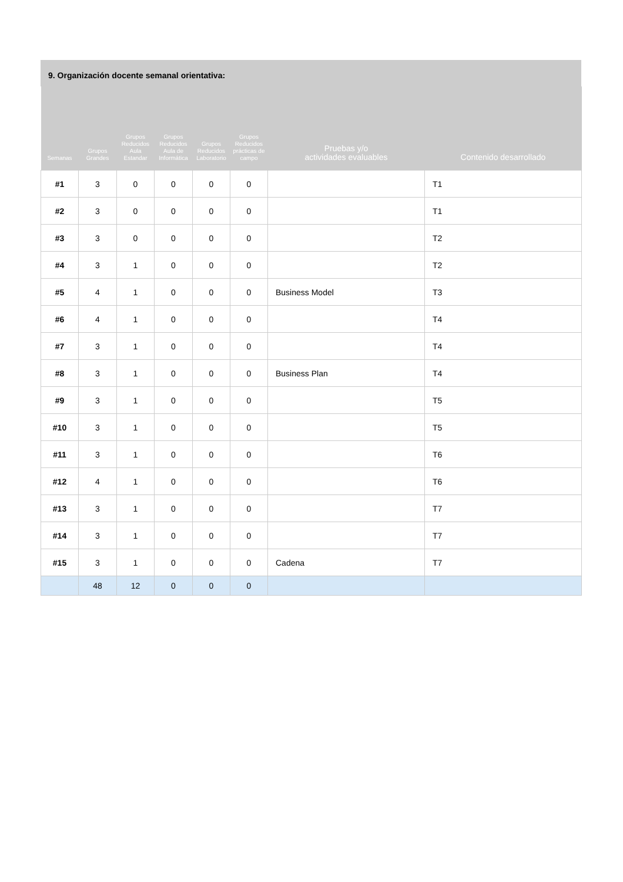9. Organización docente semanal orientativa:
| Semanas | Grupos Grandes | Grupos Reducidos Aula Estandar | Grupos Reducidos Aula de Informática | Grupos Reducidos Laboratorio | Grupos Reducidos prácticas de campo | Pruebas y/o actividades evaluables | Contenido desarrollado |
| --- | --- | --- | --- | --- | --- | --- | --- |
| #1 | 3 | 0 | 0 | 0 | 0 | | T1 |
| #2 | 3 | 0 | 0 | 0 | 0 | | T1 |
| #3 | 3 | 0 | 0 | 0 | 0 | | T2 |
| #4 | 3 | 1 | 0 | 0 | 0 | | T2 |
| #5 | 4 | 1 | 0 | 0 | 0 | Business Model | T3 |
| #6 | 4 | 1 | 0 | 0 | 0 | | T4 |
| #7 | 3 | 1 | 0 | 0 | 0 | | T4 |
| #8 | 3 | 1 | 0 | 0 | 0 | Business Plan | T4 |
| #9 | 3 | 1 | 0 | 0 | 0 | | T5 |
| #10 | 3 | 1 | 0 | 0 | 0 | | T5 |
| #11 | 3 | 1 | 0 | 0 | 0 | | T6 |
| #12 | 4 | 1 | 0 | 0 | 0 | | T6 |
| #13 | 3 | 1 | 0 | 0 | 0 | | T7 |
| #14 | 3 | 1 | 0 | 0 | 0 | | T7 |
| #15 | 3 | 1 | 0 | 0 | 0 | Cadena | T7 |
| | 48 | 12 | 0 | 0 | 0 | | |